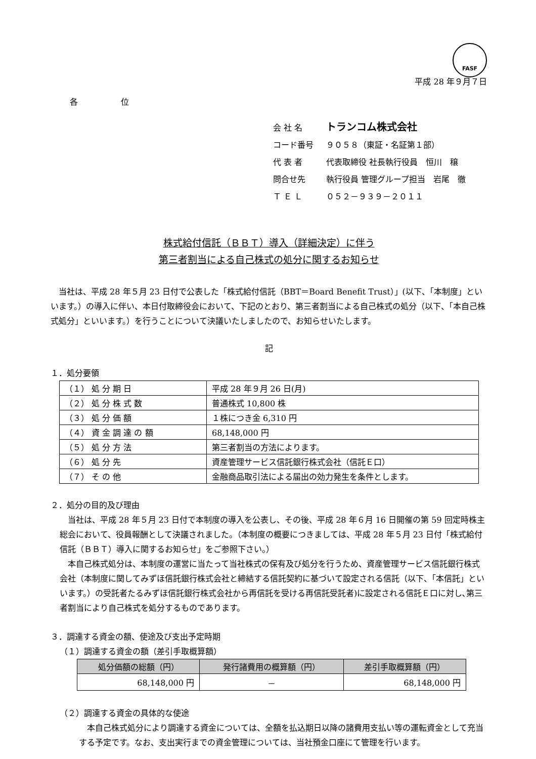FASF
平成 28 年９月７日
各 位
会 社 名 トランコム株式会社
コード番号 ９０５８（東証・名証第１部）
代 表 者 代表取締役 社長執行役員　恒川　穣
問合せ先 執行役員 管理グループ担当　岩尾　徹
Ｔ Ｅ Ｌ ０５２－９３９－２０１１
株式給付信託（ＢＢＴ）導入（詳細決定）に伴う
第三者割当による自己株式の処分に関するお知らせ
当社は、平成 28 年５月 23 日付で公表した「株式給付信託（BBT＝Board Benefit Trust）」(以下、「本制度」といいます。）の導入に伴い、本日付取締役会において、下記のとおり、第三者割当による自己株式の処分（以下、「本自己株式処分」といいます。）を行うことについて決議いたしましたので、お知らせいたします。
記
１．処分要領
| （１） 処 分 期 日 | 平成 28 年９月 26 日(月) |
| （２） 処 分 株 式 数 | 普通株式 10,800 株 |
| （３） 処 分 価 額 | １株につき金 6,310 円 |
| （４） 資 金 調 達 の 額 | 68,148,000 円 |
| （５） 処 分 方 法 | 第三者割当の方法によります。 |
| （６） 処 分 先 | 資産管理サービス信託銀行株式会社（信託Ｅ口） |
| （７） そ の 他 | 金融商品取引法による届出の効力発生を条件とします。 |
２．処分の目的及び理由
当社は、平成 28 年５月 23 日付で本制度の導入を公表し、その後、平成 28 年６月 16 日開催の第 59 回定時株主総会において、役員報酬として決議されました。（本制度の概要につきましては、平成 28 年５月 23 日付「株式給付信託（ＢＢＴ）導入に関するお知らせ」をご参照下さい。）
本自己株式処分は、本制度の運営に当たって当社株式の保有及び処分を行うため、資産管理サービス信託銀行株式会社（本制度に関してみずほ信託銀行株式会社と締結する信託契約に基づいて設定される信託（以下、「本信託」といいます。）の受託者たるみずほ信託銀行株式会社から再信託を受ける再信託受託者)に設定される信託Ｅ口に対し､第三者割当により自己株式を処分するものであります。
３．調達する資金の額、使途及び支出予定時期
（１）調達する資金の額（差引手取概算額）
| 処分価額の総額（円） | 発行諸費用の概算額（円） | 差引手取概算額（円） |
| --- | --- | --- |
| 68,148,000 円 | － | 68,148,000 円 |
（２）調達する資金の具体的な使途
本自己株式処分により調達する資金については、全額を払込期日以降の諸費用支払い等の運転資金として充当する予定です。なお、支出実行までの資金管理については、当社預金口座にて管理を行います。